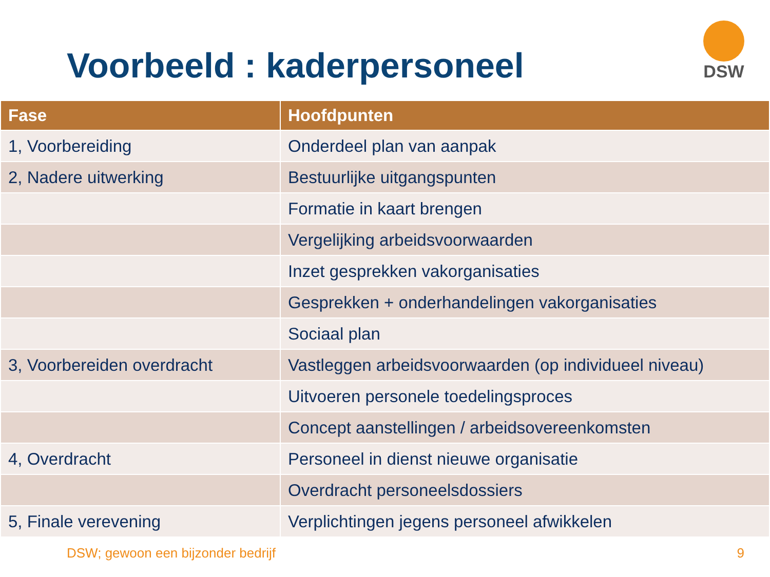Voorbeeld : kaderpersoneel
DSW
| Fase | Hoofdpunten |
| --- | --- |
| 1, Voorbereiding | Onderdeel plan van aanpak |
| 2, Nadere uitwerking | Bestuurlijke uitgangspunten |
| | Formatie in kaart brengen |
| | Vergelijking arbeidsvoorwaarden |
| | Inzet gesprekken vakorganisaties |
| | Gesprekken + onderhandelingen vakorganisaties |
| | Sociaal plan |
| 3, Voorbereiden overdracht | Vastleggen arbeidsvoorwaarden (op individueel niveau) |
| | Uitvoeren personele toedelingsproces |
| | Concept aanstellingen / arbeidsovereenkomsten |
| 4, Overdracht | Personeel in dienst nieuwe organisatie |
| | Overdracht personeelsdossiers |
| 5, Finale verevening | Verplichtingen jegens personeel afwikkelen |
DSW; gewoon een bijzonder bedrijf 9